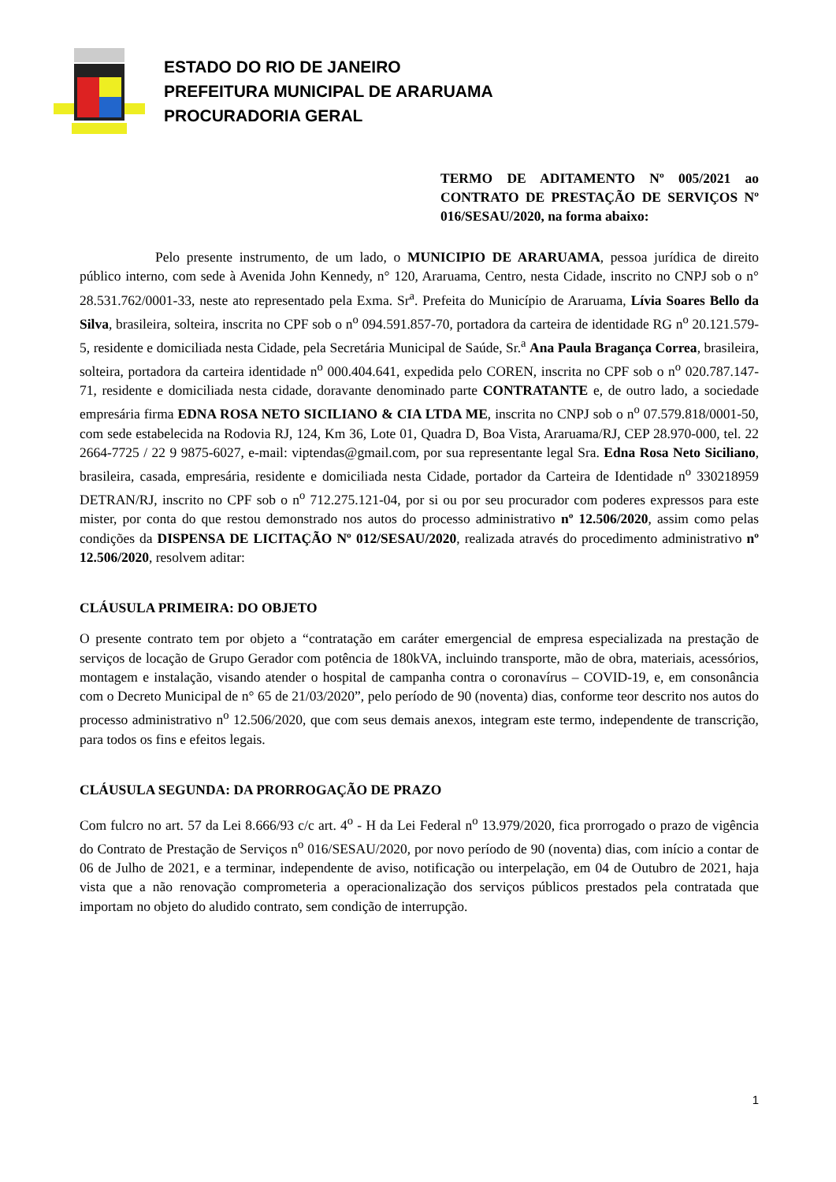ESTADO DO RIO DE JANEIRO
PREFEITURA MUNICIPAL DE ARARUAMA
PROCURADORIA GERAL
TERMO DE ADITAMENTO Nº 005/2021 ao CONTRATO DE PRESTAÇÃO DE SERVIÇOS Nº 016/SESAU/2020, na forma abaixo:
Pelo presente instrumento, de um lado, o MUNICIPIO DE ARARUAMA, pessoa jurídica de direito público interno, com sede à Avenida John Kennedy, n° 120, Araruama, Centro, nesta Cidade, inscrito no CNPJ sob o n° 28.531.762/0001-33, neste ato representado pela Exma. Sr<sup>a</sup>. Prefeita do Município de Araruama, Lívia Soares Bello da Silva, brasileira, solteira, inscrita no CPF sob o n<sup>o</sup> 094.591.857-70, portadora da carteira de identidade RG n<sup>o</sup> 20.121.579-5, residente e domiciliada nesta Cidade, pela Secretária Municipal de Saúde, Sr.<sup>a</sup> Ana Paula Bragança Correa, brasileira, solteira, portadora da carteira identidade n<sup>o</sup> 000.404.641, expedida pelo COREN, inscrita no CPF sob o n<sup>o</sup> 020.787.147-71, residente e domiciliada nesta cidade, doravante denominado parte CONTRATANTE e, de outro lado, a sociedade empresária firma EDNA ROSA NETO SICILIANO & CIA LTDA ME, inscrita no CNPJ sob o n<sup>o</sup> 07.579.818/0001-50, com sede estabelecida na Rodovia RJ, 124, Km 36, Lote 01, Quadra D, Boa Vista, Araruama/RJ, CEP 28.970-000, tel. 22 2664-7725 / 22 9 9875-6027, e-mail: viptendas@gmail.com, por sua representante legal Sra. Edna Rosa Neto Siciliano, brasileira, casada, empresária, residente e domiciliada nesta Cidade, portador da Carteira de Identidade n<sup>o</sup> 330218959 DETRAN/RJ, inscrito no CPF sob o n<sup>o</sup> 712.275.121-04, por si ou por seu procurador com poderes expressos para este mister, por conta do que restou demonstrado nos autos do processo administrativo nº 12.506/2020, assim como pelas condições da DISPENSA DE LICITAÇÃO Nº 012/SESAU/2020, realizada através do procedimento administrativo nº 12.506/2020, resolvem aditar:
CLÁUSULA PRIMEIRA: DO OBJETO
O presente contrato tem por objeto a “contratação em caráter emergencial de empresa especializada na prestação de serviços de locação de Grupo Gerador com potência de 180kVA, incluindo transporte, mão de obra, materiais, acessórios, montagem e instalação, visando atender o hospital de campanha contra o coronavírus – COVID-19, e, em consonância com o Decreto Municipal de n° 65 de 21/03/2020”, pelo período de 90 (noventa) dias, conforme teor descrito nos autos do processo administrativo n<sup>o</sup> 12.506/2020, que com seus demais anexos, integram este termo, independente de transcrição, para todos os fins e efeitos legais.
CLÁUSULA SEGUNDA: DA PRORROGAÇÃO DE PRAZO
Com fulcro no art. 57 da Lei 8.666/93 c/c art. 4<sup>o</sup> - H da Lei Federal n<sup>o</sup> 13.979/2020, fica prorrogado o prazo de vigência do Contrato de Prestação de Serviços n<sup>o</sup> 016/SESAU/2020, por novo período de 90 (noventa) dias, com início a contar de 06 de Julho de 2021, e a terminar, independente de aviso, notificação ou interpelação, em 04 de Outubro de 2021, haja vista que a não renovação comprometeria a operacionalização dos serviços públicos prestados pela contratada que importam no objeto do aludido contrato, sem condição de interrupção.
1